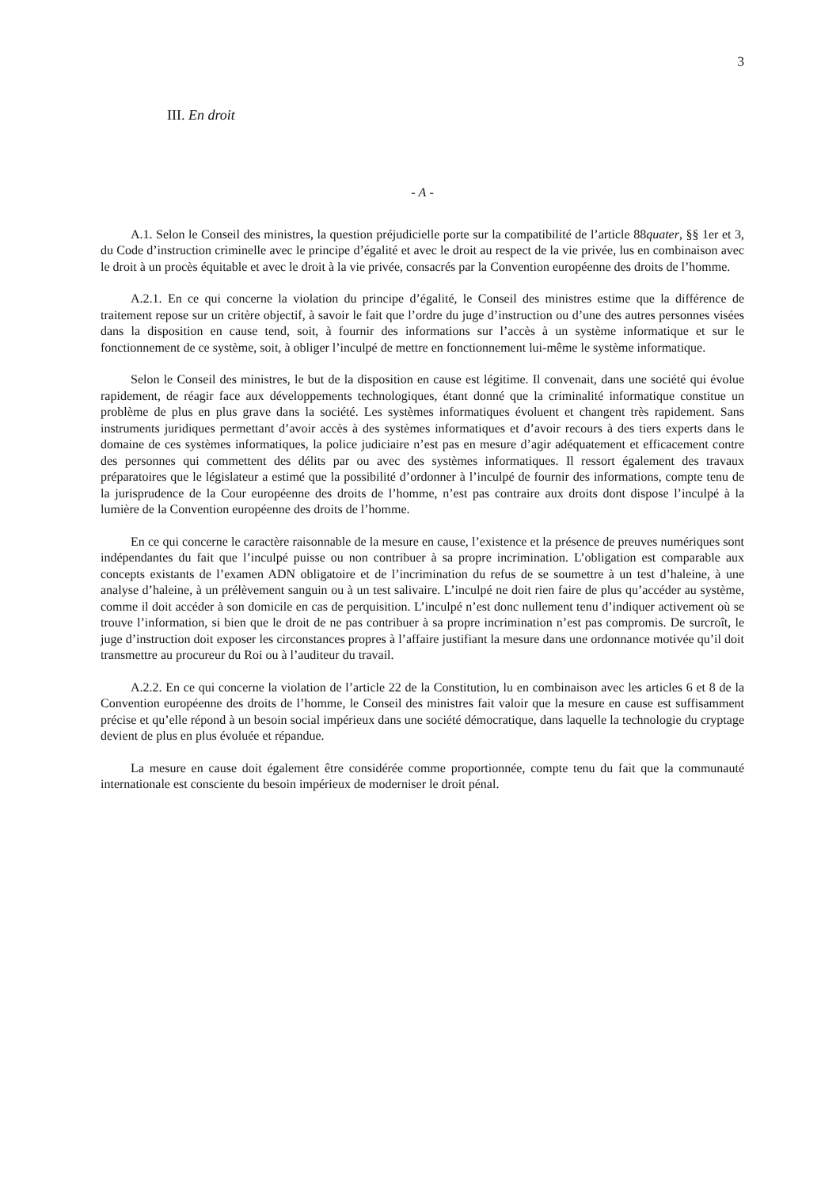3
III. En droit
- A -
A.1. Selon le Conseil des ministres, la question préjudicielle porte sur la compatibilité de l’article 88quater, §§ 1er et 3, du Code d’instruction criminelle avec le principe d’égalité et avec le droit au respect de la vie privée, lus en combinaison avec le droit à un procès équitable et avec le droit à la vie privée, consacrés par la Convention européenne des droits de l’homme.
A.2.1. En ce qui concerne la violation du principe d’égalité, le Conseil des ministres estime que la différence de traitement repose sur un critère objectif, à savoir le fait que l’ordre du juge d’instruction ou d’une des autres personnes visées dans la disposition en cause tend, soit, à fournir des informations sur l’accès à un système informatique et sur le fonctionnement de ce système, soit, à obliger l’inculpé de mettre en fonctionnement lui-même le système informatique.
Selon le Conseil des ministres, le but de la disposition en cause est légitime. Il convenait, dans une société qui évolue rapidement, de réagir face aux développements technologiques, étant donné que la criminalité informatique constitue un problème de plus en plus grave dans la société. Les systèmes informatiques évoluent et changent très rapidement. Sans instruments juridiques permettant d’avoir accès à des systèmes informatiques et d’avoir recours à des tiers experts dans le domaine de ces systèmes informatiques, la police judiciaire n’est pas en mesure d’agir adéquatement et efficacement contre des personnes qui commettent des délits par ou avec des systèmes informatiques. Il ressort également des travaux préparatoires que le législateur a estimé que la possibilité d’ordonner à l’inculpé de fournir des informations, compte tenu de la jurisprudence de la Cour européenne des droits de l’homme, n’est pas contraire aux droits dont dispose l’inculpé à la lumière de la Convention européenne des droits de l’homme.
En ce qui concerne le caractère raisonnable de la mesure en cause, l’existence et la présence de preuves numériques sont indépendantes du fait que l’inculpé puisse ou non contribuer à sa propre incrimination. L’obligation est comparable aux concepts existants de l’examen ADN obligatoire et de l’incrimination du refus de se soumettre à un test d’haleine, à une analyse d’haleine, à un prélèvement sanguin ou à un test salivaire. L’inculpé ne doit rien faire de plus qu’accéder au système, comme il doit accéder à son domicile en cas de perquisition. L’inculpé n’est donc nullement tenu d’indiquer activement où se trouve l’information, si bien que le droit de ne pas contribuer à sa propre incrimination n’est pas compromis. De surcroît, le juge d’instruction doit exposer les circonstances propres à l’affaire justifiant la mesure dans une ordonnance motivée qu’il doit transmettre au procureur du Roi ou à l’auditeur du travail.
A.2.2. En ce qui concerne la violation de l’article 22 de la Constitution, lu en combinaison avec les articles 6 et 8 de la Convention européenne des droits de l’homme, le Conseil des ministres fait valoir que la mesure en cause est suffisamment précise et qu’elle répond à un besoin social impérieux dans une société démocratique, dans laquelle la technologie du cryptage devient de plus en plus évoluée et répandue.
La mesure en cause doit également être considérée comme proportionnée, compte tenu du fait que la communauté internationale est consciente du besoin impérieux de moderniser le droit pénal.